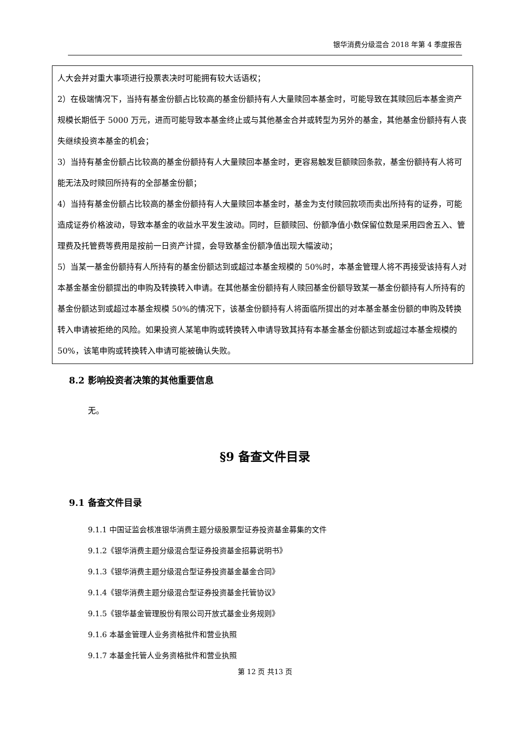银华消费分级混合 2018 年第 4 季度报告
| 人大会并对重大事项进行投票表决时可能拥有较大话语权； 2）在极端情况下，当持有基金份额占比较高的基金份额持有人大量赎回本基金时，可能导致在其赎回后本基金资产规模长期低于 5000 万元，进而可能导致本基金终止或与其他基金合并或转型为另外的基金，其他基金份额持有人丧失继续投资本基金的机会； 3）当持有基金份额占比较高的基金份额持有人大量赎回本基金时，更容易触发巨额赎回条款，基金份额持有人将可能无法及时赎回所持有的全部基金份额； 4）当持有基金份额占比较高的基金份额持有人大量赎回本基金时，基金为支付赎回款项而卖出所持有的证券，可能造成证券价格波动，导致本基金的收益水平发生波动。同时，巨额赎回、份额净值小数保留位数是采用四舍五入、管理费及托管费等费用是按前一日资产计提，会导致基金份额净值出现大幅波动； 5）当某一基金份额持有人所持有的基金份额达到或超过本基金规模的 50%时，本基金管理人将不再接受该持有人对本基金基金份额提出的申购及转换转入申请。在其他基金份额持有人赎回基金份额导致某一基金份额持有人所持有的基金份额达到或超过本基金规模 50%的情况下，该基金份额持有人将面临所提出的对本基金基金份额的申购及转换转入申请被拒绝的风险。如果投资人某笔申购或转换转入申请导致其持有本基金基金份额达到或超过本基金规模的 50%，该笔申购或转换转入申请可能被确认失败。 |
8.2 影响投资者决策的其他重要信息
无。
§9 备查文件目录
9.1 备查文件目录
9.1.1 中国证监会核准银华消费主题分级股票型证券投资基金募集的文件
9.1.2《银华消费主题分级混合型证券投资基金招募说明书》
9.1.3《银华消费主题分级混合型证券投资基金基金合同》
9.1.4《银华消费主题分级混合型证券投资基金托管协议》
9.1.5《银华基金管理股份有限公司开放式基金业务规则》
9.1.6 本基金管理人业务资格批件和营业执照
9.1.7 本基金托管人业务资格批件和营业执照
第 12 页 共13 页